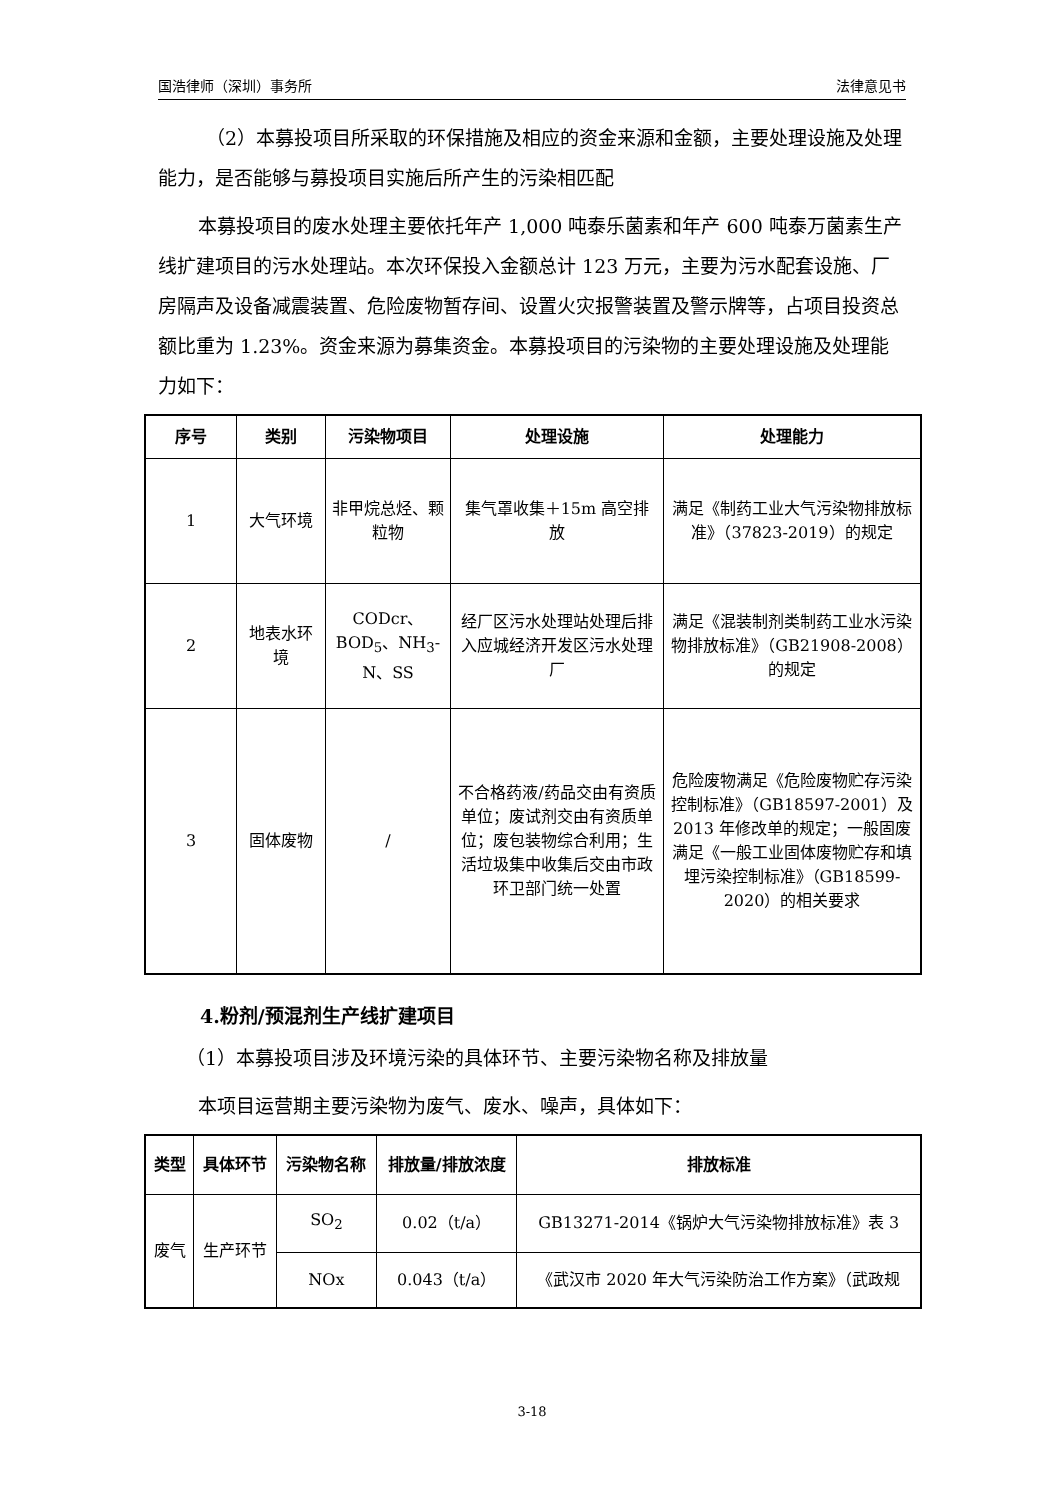国浩律师（深圳）事务所 法律意见书
（2）本募投项目所采取的环保措施及相应的资金来源和金额，主要处理设施及处理能力，是否能够与募投项目实施后所产生的污染相匹配
本募投项目的废水处理主要依托年产 1,000 吨泰乐菌素和年产 600 吨泰万菌素生产线扩建项目的污水处理站。本次环保投入金额总计 123 万元，主要为污水配套设施、厂房隔声及设备减震装置、危险废物暂存间、设置火灾报警装置及警示牌等，占项目投资总额比重为 1.23%。资金来源为募集资金。本募投项目的污染物的主要处理设施及处理能力如下：
| 序号 | 类别 | 污染物项目 | 处理设施 | 处理能力 |
| --- | --- | --- | --- | --- |
| 1 | 大气环境 | 非甲烷总烃、颗粒物 | 集气罩收集＋15m 高空排放 | 满足《制药工业大气污染物排放标准》（37823-2019）的规定 |
| 2 | 地表水环境 | CODcr、BOD<sub>5</sub>、NH<sub>3</sub>-N、SS | 经厂区污水处理站处理后排入应城经济开发区污水处理厂 | 满足《混装制剂类制药工业水污染物排放标准》（GB21908-2008）的规定 |
| 3 | 固体废物 | / | 不合格药液/药品交由有资质单位；废试剂交由有资质单位；废包装物综合利用；生活垃圾集中收集后交由市政环卫部门统一处置 | 危险废物满足《危险废物贮存污染控制标准》（GB18597-2001）及 2013 年修改单的规定；一般固废满足《一般工业固体废物贮存和填埋污染控制标准》（GB18599-2020）的相关要求 |
4.粉剂/预混剂生产线扩建项目
（1）本募投项目涉及环境污染的具体环节、主要污染物名称及排放量
本项目运营期主要污染物为废气、废水、噪声，具体如下：
| 类型 | 具体环节 | 污染物名称 | 排放量/排放浓度 | 排放标准 |
| --- | --- | --- | --- | --- |
| 废气 | 生产环节 | SO<sub>2</sub> | 0.02（t/a） | GB13271-2014《锅炉大气污染物排放标准》表 3 |
| | | NOx | 0.043（t/a） | 《武汉市 2020 年大气污染防治工作方案》（武政规 |
3-18